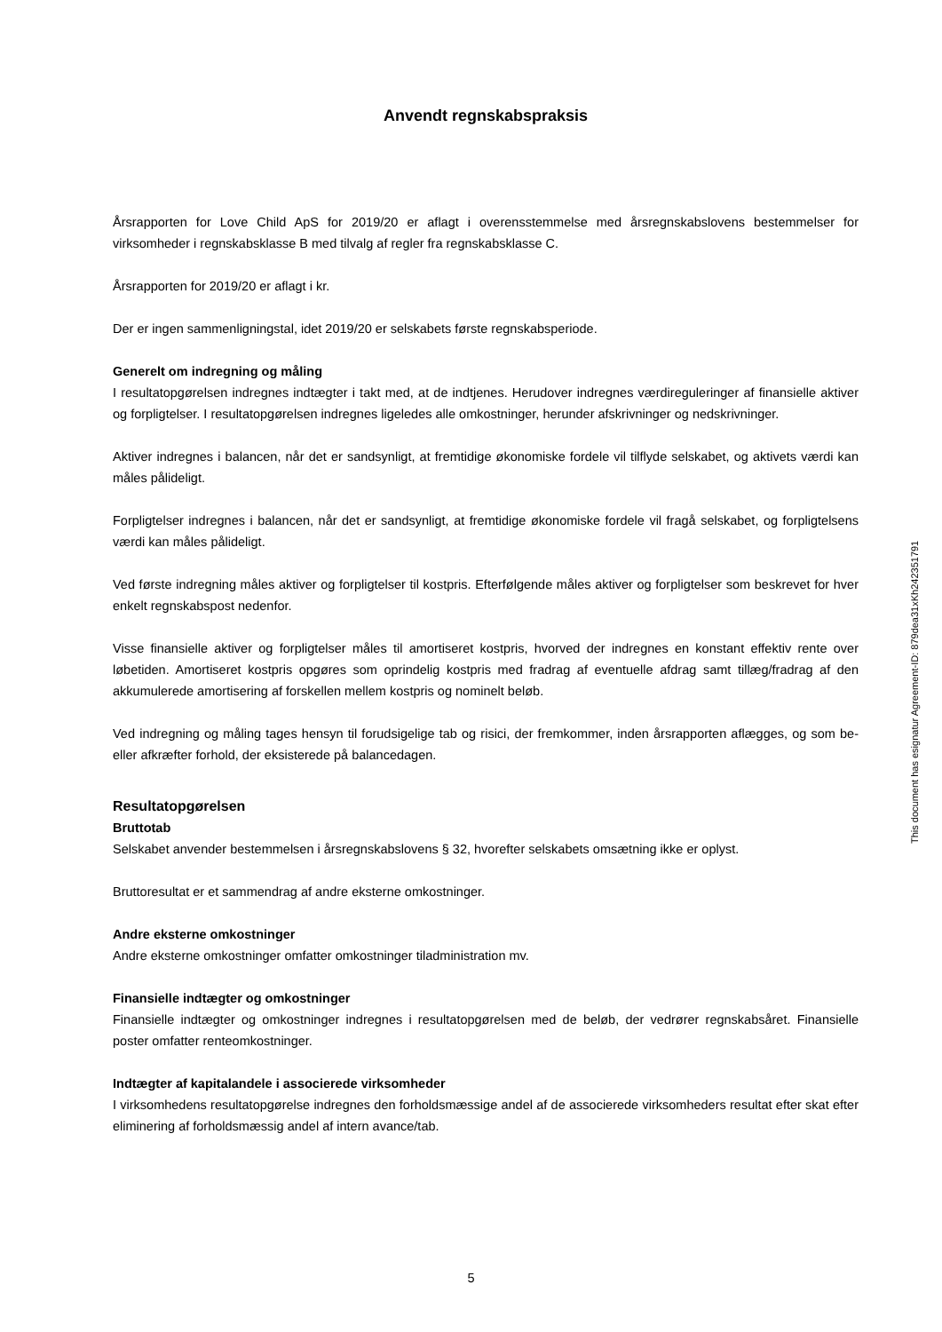Anvendt regnskabspraksis
Årsrapporten for Love Child ApS for 2019/20 er aflagt i overensstemmelse med årsregnskabslovens bestemmelser for virksomheder i regnskabsklasse B med tilvalg af regler fra regnskabsklasse C.
Årsrapporten for 2019/20 er aflagt i kr.
Der er ingen sammenligningstal, idet 2019/20 er selskabets første regnskabsperiode.
Generelt om indregning og måling
I resultatopgørelsen indregnes indtægter i takt med, at de indtjenes. Herudover indregnes værdireguleringer af finansielle aktiver og forpligtelser. I resultatopgørelsen indregnes ligeledes alle omkostninger, herunder afskrivninger og nedskrivninger.
Aktiver indregnes i balancen, når det er sandsynligt, at fremtidige økonomiske fordele vil tilflyde selskabet, og aktivets værdi kan måles pålideligt.
Forpligtelser indregnes i balancen, når det er sandsynligt, at fremtidige økonomiske fordele vil fragå selskabet, og forpligtelsens værdi kan måles pålideligt.
Ved første indregning måles aktiver og forpligtelser til kostpris. Efterfølgende måles aktiver og forpligtelser som beskrevet for hver enkelt regnskabspost nedenfor.
Visse finansielle aktiver og forpligtelser måles til amortiseret kostpris, hvorved der indregnes en konstant effektiv rente over løbetiden. Amortiseret kostpris opgøres som oprindelig kostpris med fradrag af eventuelle afdrag samt tillæg/fradrag af den akkumulerede amortisering af forskellen mellem kostpris og nominelt beløb.
Ved indregning og måling tages hensyn til forudsigelige tab og risici, der fremkommer, inden årsrapporten aflægges, og som be- eller afkræfter forhold, der eksisterede på balancedagen.
Resultatopgørelsen
Bruttotab
Selskabet anvender bestemmelsen i årsregnskabslovens § 32, hvorefter selskabets omsætning ikke er oplyst.
Bruttoresultat er et sammendrag af andre eksterne omkostninger.
Andre eksterne omkostninger
Andre eksterne omkostninger omfatter omkostninger tiladministration mv.
Finansielle indtægter og omkostninger
Finansielle indtægter og omkostninger indregnes i resultatopgørelsen med de beløb, der vedrører regnskabsåret. Finansielle poster omfatter renteomkostninger.
Indtægter af kapitalandele i associerede virksomheder
I virksomhedens resultatopgørelse indregnes den forholdsmæssige andel af de associerede virksomheders resultat efter skat efter eliminering af forholdsmæssig andel af intern avance/tab.
This document has esignatur Agreement-ID: 879dea31xKh242351791
5